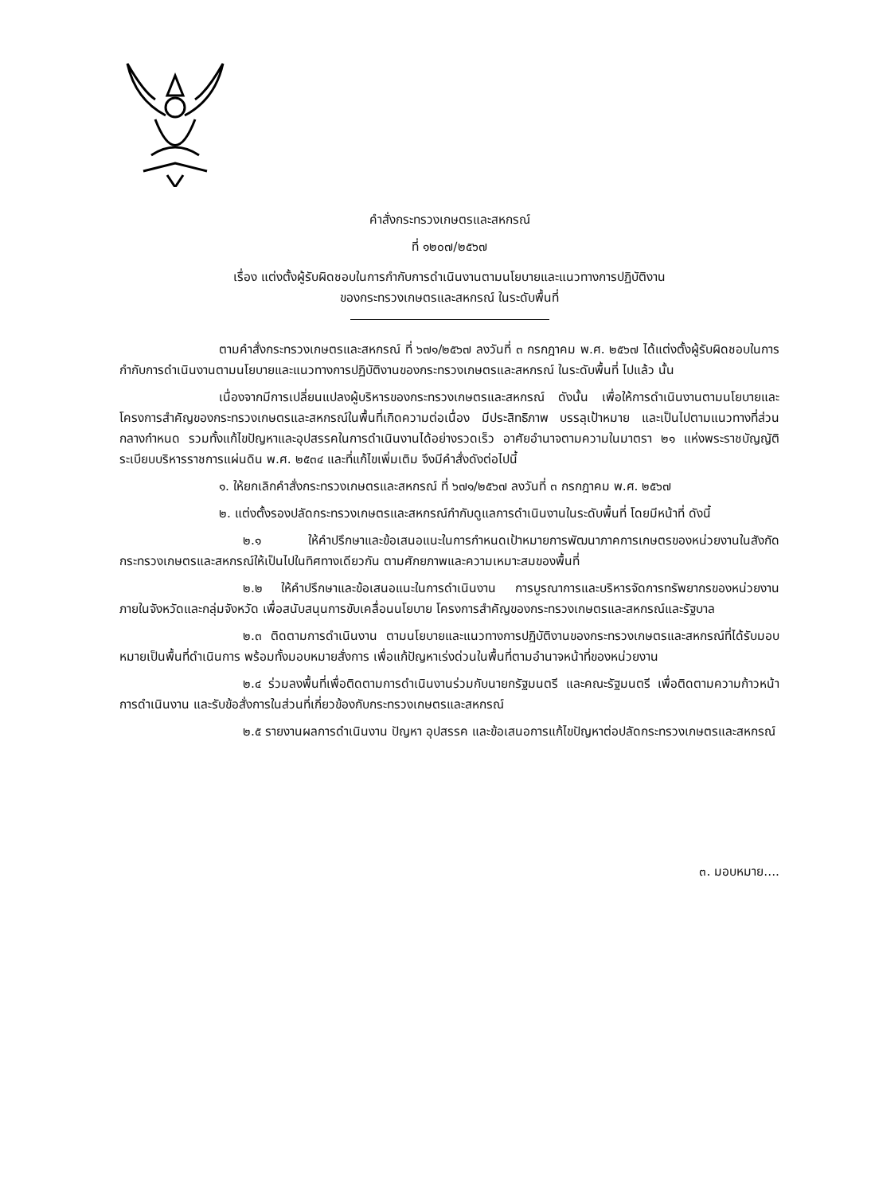คำสั่งกระทรวงเกษตรและสหกรณ์
ที่ ๑๒๐๗/๒๕๖๗
เรื่อง แต่งตั้งผู้รับผิดชอบในการกำกับการดำเนินงานตามนโยบายและแนวทางการปฏิบัติงาน
ของกระทรวงเกษตรและสหกรณ์ ในระดับพื้นที่
ตามคำสั่งกระทรวงเกษตรและสหกรณ์ ที่ ๖๗๑/๒๕๖๗ ลงวันที่ ๓ กรกฎาคม พ.ศ. ๒๕๖๗ ได้แต่งตั้งผู้รับผิดชอบในการกำกับการดำเนินงานตามนโยบายและแนวทางการปฏิบัติงานของกระทรวงเกษตรและสหกรณ์ ในระดับพื้นที่ ไปแล้ว นั้น
เนื่องจากมีการเปลี่ยนแปลงผู้บริหารของกระทรวงเกษตรและสหกรณ์ ดังนั้น เพื่อให้การดำเนินงานตามนโยบายและโครงการสำคัญของกระทรวงเกษตรและสหกรณ์ในพื้นที่เกิดความต่อเนื่อง มีประสิทธิภาพ บรรลุเป้าหมาย และเป็นไปตามแนวทางที่ส่วนกลางกำหนด รวมทั้งแก้ไขปัญหาและอุปสรรคในการดำเนินงานได้อย่างรวดเร็ว อาศัยอำนาจตามความในมาตรา ๒๑ แห่งพระราชบัญญัติระเบียบบริหารราชการแผ่นดิน พ.ศ. ๒๕๓๔ และที่แก้ไขเพิ่มเติม จึงมีคำสั่งดังต่อไปนี้
๑. ให้ยกเลิกคำสั่งกระทรวงเกษตรและสหกรณ์ ที่ ๖๗๑/๒๕๖๗ ลงวันที่ ๓ กรกฎาคม พ.ศ. ๒๕๖๗
๒. แต่งตั้งรองปลัดกระทรวงเกษตรและสหกรณ์กำกับดูแลการดำเนินงานในระดับพื้นที่ โดยมีหน้าที่ ดังนี้
๒.๑ ให้คำปรึกษาและข้อเสนอแนะในการกำหนดเป้าหมายการพัฒนาภาคการเกษตรของหน่วยงานในสังกัดกระทรวงเกษตรและสหกรณ์ให้เป็นไปในทิศทางเดียวกัน ตามศักยภาพและความเหมาะสมของพื้นที่
๒.๒ ให้คำปรึกษาและข้อเสนอแนะในการดำเนินงาน การบูรณาการและบริหารจัดการทรัพยากรของหน่วยงานภายในจังหวัดและกลุ่มจังหวัด เพื่อสนับสนุนการขับเคลื่อนนโยบาย โครงการสำคัญของกระทรวงเกษตรและสหกรณ์และรัฐบาล
๒.๓ ติดตามการดำเนินงาน ตามนโยบายและแนวทางการปฏิบัติงานของกระทรวงเกษตรและสหกรณ์ที่ได้รับมอบหมายเป็นพื้นที่ดำเนินการ พร้อมทั้งมอบหมายสั่งการ เพื่อแก้ปัญหาเร่งด่วนในพื้นที่ตามอำนาจหน้าที่ของหน่วยงาน
๒.๔ ร่วมลงพื้นที่เพื่อติดตามการดำเนินงานร่วมกับนายกรัฐมนตรี และคณะรัฐมนตรี เพื่อติดตามความก้าวหน้าการดำเนินงาน และรับข้อสั่งการในส่วนที่เกี่ยวข้องกับกระทรวงเกษตรและสหกรณ์
๒.๕ รายงานผลการดำเนินงาน ปัญหา อุปสรรค และข้อเสนอการแก้ไขปัญหาต่อปลัดกระทรวงเกษตรและสหกรณ์
๓. มอบหมาย....